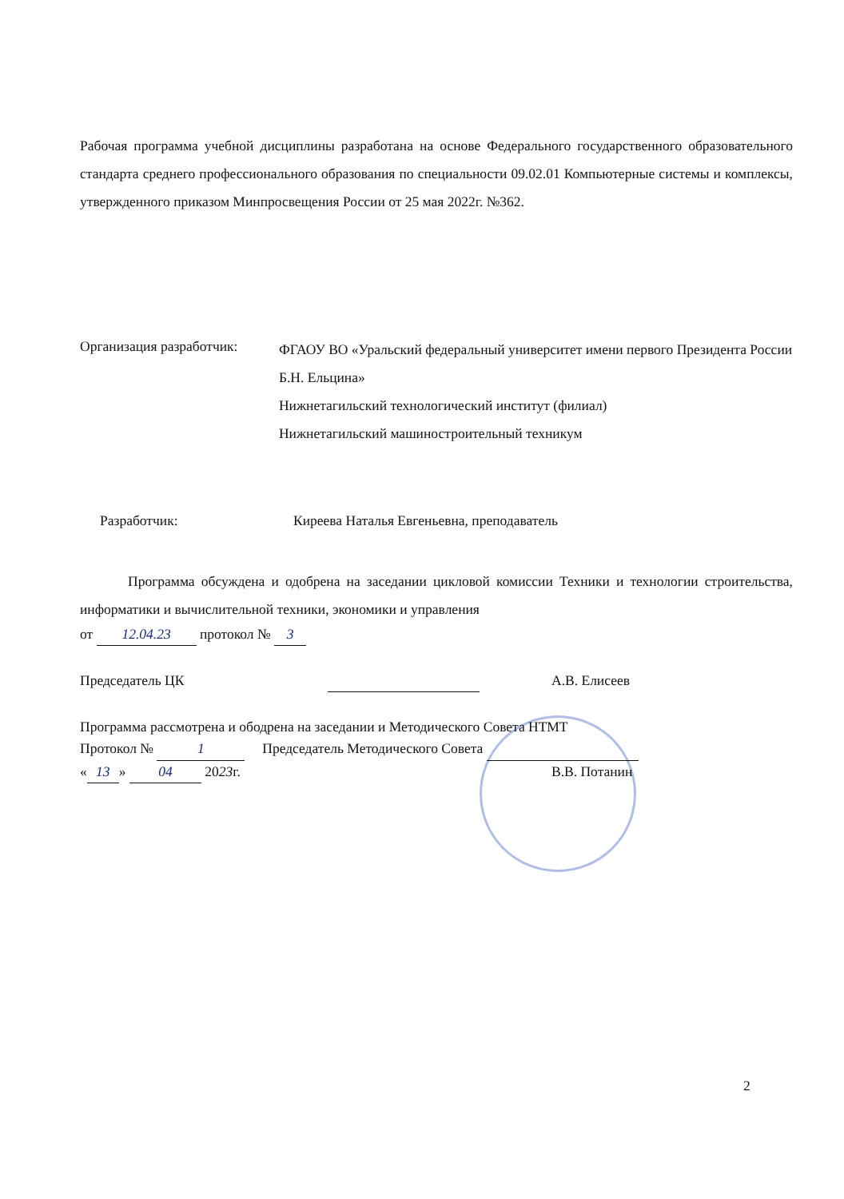Рабочая программа учебной дисциплины разработана на основе Федерального государственного образовательного стандарта среднего профессионального образования по специальности 09.02.01 Компьютерные системы и комплексы, утвержденного приказом Минпросвещения России от 25 мая 2022г. №362.
Организация разработчик:
ФГАОУ ВО «Уральский федеральный университет имени первого Президента России Б.Н. Ельцина»
Нижнетагильский технологический институт (филиал)
Нижнетагильский машиностроительный техникум
Разработчик: Киреева Наталья Евгеньевна, преподаватель
Программа обсуждена и одобрена на заседании цикловой комиссии Техники и технологии строительства, информатики и вычислительной техники, экономики и управления
от 12.04.23 протокол № 3
Председатель ЦК А.В. Елисеев
Программа рассмотрена и ободрена на заседании и Методического Совета НТМТ
Протокол № 1 Председатель Методического Совета
« 13 » 04 2023г. В.В. Потанин
2